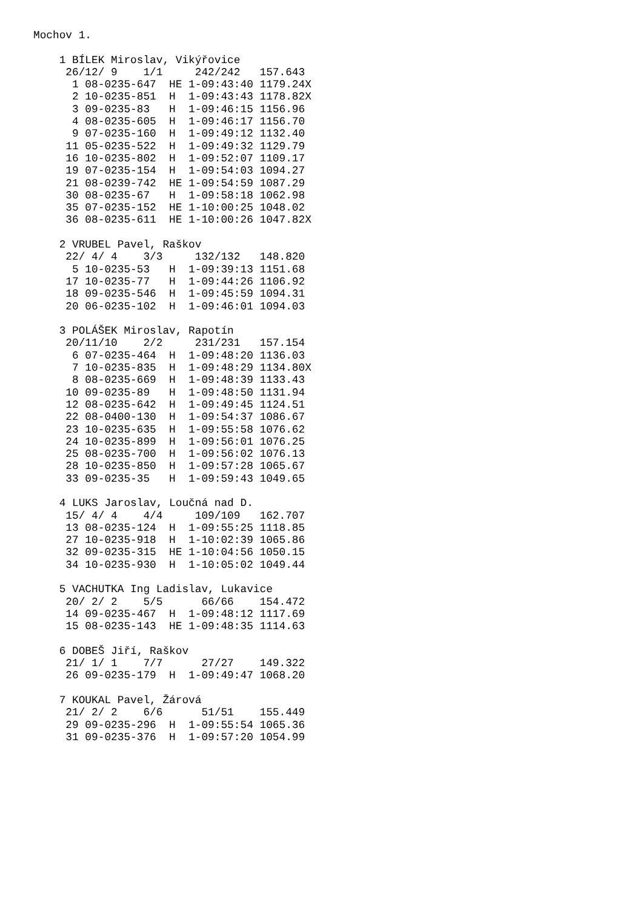Mochov 1.

    1 BÍLEK Miroslav, Vikýřovice
     26/12/ 9    1/1     242/242   157.643
      1 08-0235-647  HE 1-09:43:40 1179.24X
      2 10-0235-851  H  1-09:43:43 1178.82X
      3 09-0235-83   H  1-09:46:15 1156.96
      4 08-0235-605  H  1-09:46:17 1156.70
      9 07-0235-160  H  1-09:49:12 1132.40
     11 05-0235-522  H  1-09:49:32 1129.79
     16 10-0235-802  H  1-09:52:07 1109.17
     19 07-0235-154  H  1-09:54:03 1094.27
     21 08-0239-742  HE 1-09:54:59 1087.29
     30 08-0235-67   H  1-09:58:18 1062.98
     35 07-0235-152  HE 1-10:00:25 1048.02
     36 08-0235-611  HE 1-10:00:26 1047.82X

    2 VRUBEL Pavel, Raškov
     22/ 4/ 4    3/3     132/132   148.820
      5 10-0235-53   H  1-09:39:13 1151.68
     17 10-0235-77   H  1-09:44:26 1106.92
     18 09-0235-546  H  1-09:45:59 1094.31
     20 06-0235-102  H  1-09:46:01 1094.03

    3 POLÁŠEK Miroslav, Rapotín
     20/11/10    2/2     231/231   157.154
      6 07-0235-464  H  1-09:48:20 1136.03
      7 10-0235-835  H  1-09:48:29 1134.80X
      8 08-0235-669  H  1-09:48:39 1133.43
     10 09-0235-89   H  1-09:48:50 1131.94
     12 08-0235-642  H  1-09:49:45 1124.51
     22 08-0400-130  H  1-09:54:37 1086.67
     23 10-0235-635  H  1-09:55:58 1076.62
     24 10-0235-899  H  1-09:56:01 1076.25
     25 08-0235-700  H  1-09:56:02 1076.13
     28 10-0235-850  H  1-09:57:28 1065.67
     33 09-0235-35   H  1-09:59:43 1049.65

    4 LUKS Jaroslav, Loučná nad D.
     15/ 4/ 4    4/4     109/109   162.707
     13 08-0235-124  H  1-09:55:25 1118.85
     27 10-0235-918  H  1-10:02:39 1065.86
     32 09-0235-315  HE 1-10:04:56 1050.15
     34 10-0235-930  H  1-10:05:02 1049.44

    5 VACHUTKA Ing Ladislav, Lukavice
     20/ 2/ 2    5/5      66/66    154.472
     14 09-0235-467  H  1-09:48:12 1117.69
     15 08-0235-143  HE 1-09:48:35 1114.63

    6 DOBEŠ Jiří, Raškov
     21/ 1/ 1    7/7      27/27    149.322
     26 09-0235-179  H  1-09:49:47 1068.20

    7 KOUKAL Pavel, Žárová
     21/ 2/ 2    6/6      51/51    155.449
     29 09-0235-296  H  1-09:55:54 1065.36
     31 09-0235-376  H  1-09:57:20 1054.99